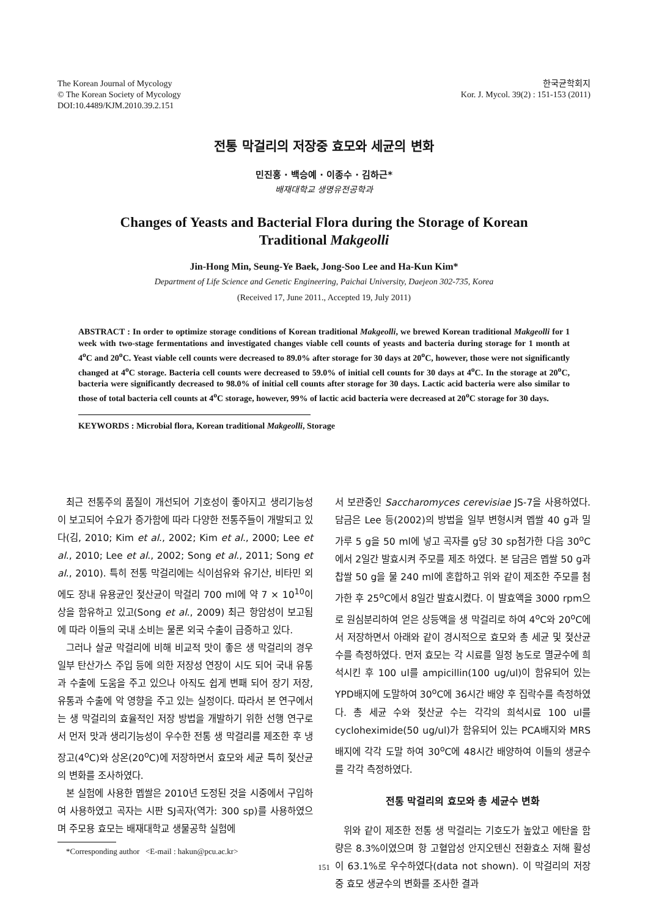The Korean Journal of Mycology
© The Korean Society of Mycology
DOI:10.4489/KJM.2010.39.2.151
한국균학회지
Kor. J. Mycol. 39(2) : 151-153 (2011)
전통 막걸리의 저장중 효모와 세균의 변화
민진홍 · 백승예 · 이종수 · 김하근*
배재대학교 생명유전공학과
Changes of Yeasts and Bacterial Flora during the Storage of Korean Traditional Makgeolli
Jin-Hong Min, Seung-Ye Baek, Jong-Soo Lee and Ha-Kun Kim*
Department of Life Science and Genetic Engineering, Paichai University, Daejeon 302-735, Korea
(Received 17, June 2011., Accepted 19, July 2011)
ABSTRACT : In order to optimize storage conditions of Korean traditional Makgeolli, we brewed Korean traditional Makgeolli for 1 week with two-stage fermentations and investigated changes viable cell counts of yeasts and bacteria during storage for 1 month at 4<sup>o</sup>C and 20<sup>o</sup>C. Yeast viable cell counts were decreased to 89.0% after storage for 30 days at 20<sup>o</sup>C, however, those were not significantly changed at 4<sup>o</sup>C storage. Bacteria cell counts were decreased to 59.0% of initial cell counts for 30 days at 4<sup>o</sup>C. In the storage at 20<sup>o</sup>C, bacteria were significantly decreased to 98.0% of initial cell counts after storage for 30 days. Lactic acid bacteria were also similar to those of total bacteria cell counts at 4<sup>o</sup>C storage, however, 99% of lactic acid bacteria were decreased at 20<sup>o</sup>C storage for 30 days.
KEYWORDS : Microbial flora, Korean traditional Makgeolli, Storage
최근 전통주의 품질이 개선되어 기호성이 좋아지고 생리기능성이 보고되어 수요가 증가함에 따라 다양한 전통주들이 개발되고 있다(김, 2010; Kim et al., 2002; Kim et al., 2000; Lee et al., 2010; Lee et al., 2002; Song et al., 2011; Song et al., 2010). 특히 전통 막걸리에는 식이섬유와 유기산, 비타민 외에도 장내 유용균인 젖산균이 막걸리 700 ml에 약 7 × 10<sup>10</sup>이상을 함유하고 있고(Song et al., 2009) 최근 항암성이 보고됨에 따라 이들의 국내 소비는 물론 외국 수출이 급증하고 있다.
그러나 살균 막걸리에 비해 비교적 맛이 좋은 생 막걸리의 경우 일부 탄산가스 주입 등에 의한 저장성 연장이 시도 되어 국내 유통과 수출에 도움을 주고 있으나 아직도 쉽게 변패 되어 장기 저장, 유통과 수출에 악 영향을 주고 있는 실정이다. 따라서 본 연구에서는 생 막걸리의 효율적인 저장 방법을 개발하기 위한 선행 연구로서 먼저 맛과 생리기능성이 우수한 전통 생 막걸리를 제조한 후 냉장고(4<sup>o</sup>C)와 상온(20<sup>o</sup>C)에 저장하면서 효모와 세균 특히 젖산균의 변화를 조사하였다.
본 실험에 사용한 멥쌀은 2010년 도정된 것을 시중에서 구입하여 사용하였고 곡자는 시판 SJ곡자(역가: 300 sp)를 사용하였으며 주모용 효모는 배재대학교 생물공학 실험에
*Corresponding author <E-mail : hakun@pcu.ac.kr>
서 보관중인 Saccharomyces cerevisiae JS-7을 사용하였다. 담금은 Lee 등(2002)의 방법을 일부 변형시켜 멥쌀 40 g과 밀가루 5 g을 50 ml에 넣고 곡자를 g당 30 sp첨가한 다음 30<sup>o</sup>C에서 2일간 발효시켜 주모를 제조 하였다. 본 담금은 멥쌀 50 g과 찹쌀 50 g을 물 240 ml에 혼합하고 위와 같이 제조한 주모를 첨가한 후 25<sup>o</sup>C에서 8일간 발효시켰다. 이 발효액을 3000 rpm으로 원심분리하여 얻은 상등액을 생 막걸리로 하여 4<sup>o</sup>C와 20<sup>o</sup>C에서 저장하면서 아래와 같이 경시적으로 효모와 총 세균 및 젖산균 수를 측정하였다. 먼저 효모는 각 시료를 일정 농도로 멸균수에 희석시킨 후 100 ul를 ampicillin(100 ug/ul)이 함유되어 있는 YPD배지에 도말하여 30<sup>o</sup>C에 36시간 배양 후 집락수를 측정하였다. 총 세균 수와 젖산균 수는 각각의 희석시료 100 ul를 cycloheximide(50 ug/ul)가 함유되어 있는 PCA배지와 MRS배지에 각각 도말 하여 30<sup>o</sup>C에 48시간 배양하여 이들의 생균수를 각각 측정하였다.
전통 막걸리의 효모와 총 세균수 변화
위와 같이 제조한 전통 생 막걸리는 기호도가 높았고 에탄올 함량은 8.3%이였으며 항 고혈압성 안지오텐신 전환효소 저해 활성이 63.1%로 우수하였다(data not shown). 이 막걸리의 저장 중 효모 생균수의 변화를 조사한 결과
151